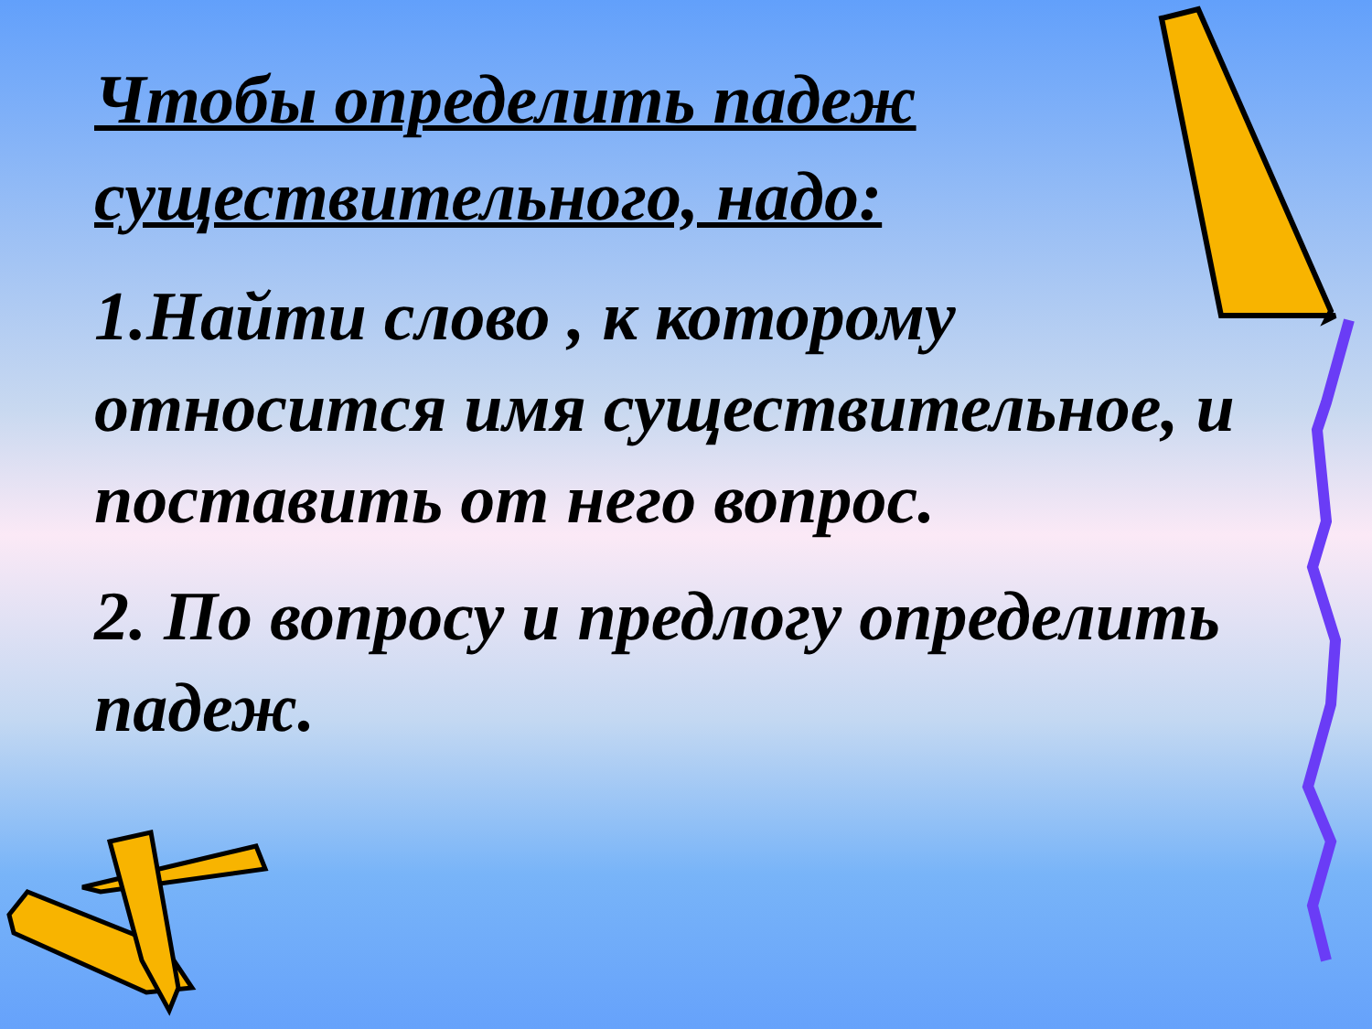Чтобы определить падеж существительного, надо:
1.Найти слово , к которому относится имя существительное, и поставить от него вопрос.
2. По вопросу и предлогу определить падеж.